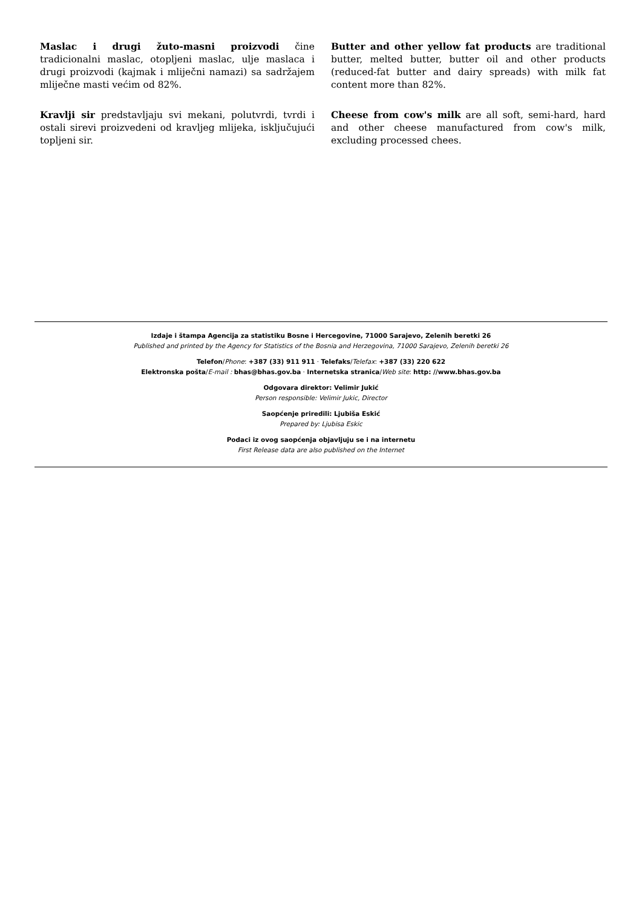Maslac i drugi žuto-masni proizvodi čine tradicionalni maslac, otopljeni maslac, ulje maslaca i drugi proizvodi (kajmak i mliječni namazi) sa sadržajem mliječne masti većim od 82%.
Kravlji sir predstavljaju svi mekani, polutvrdi, tvrdi i ostali sirevi proizvedeni od kravljeg mlijeka, isključujući topljeni sir.
Butter and other yellow fat products are traditional butter, melted butter, butter oil and other products (reduced-fat butter and dairy spreads) with milk fat content more than 82%.
Cheese from cow's milk are all soft, semi-hard, hard and other cheese manufactured from cow's milk, excluding processed chees.
Izdaje i štampa Agencija za statistiku Bosne i Hercegovine, 71000 Sarajevo, Zelenih beretki 26
Published and printed by the Agency for Statistics of the Bosnia and Herzegovina, 71000 Sarajevo, Zelenih beretki 26
Telefon/Phone: +387 (33) 911 911 · Telefaks/Telefax: +387 (33) 220 622
Elektronska pošta/E-mail : bhas@bhas.gov.ba · Internetska stranica/Web site: http: //www.bhas.gov.ba
Odgovara direktor: Velimir Jukić
Person responsible: Velimir Jukic, Director
Saopćenje priredili: Ljubiša Eskić
Prepared by: Ljubisa Eskic
Podaci iz ovog saopćenja objavljuju se i na internetu
First Release data are also published on the Internet